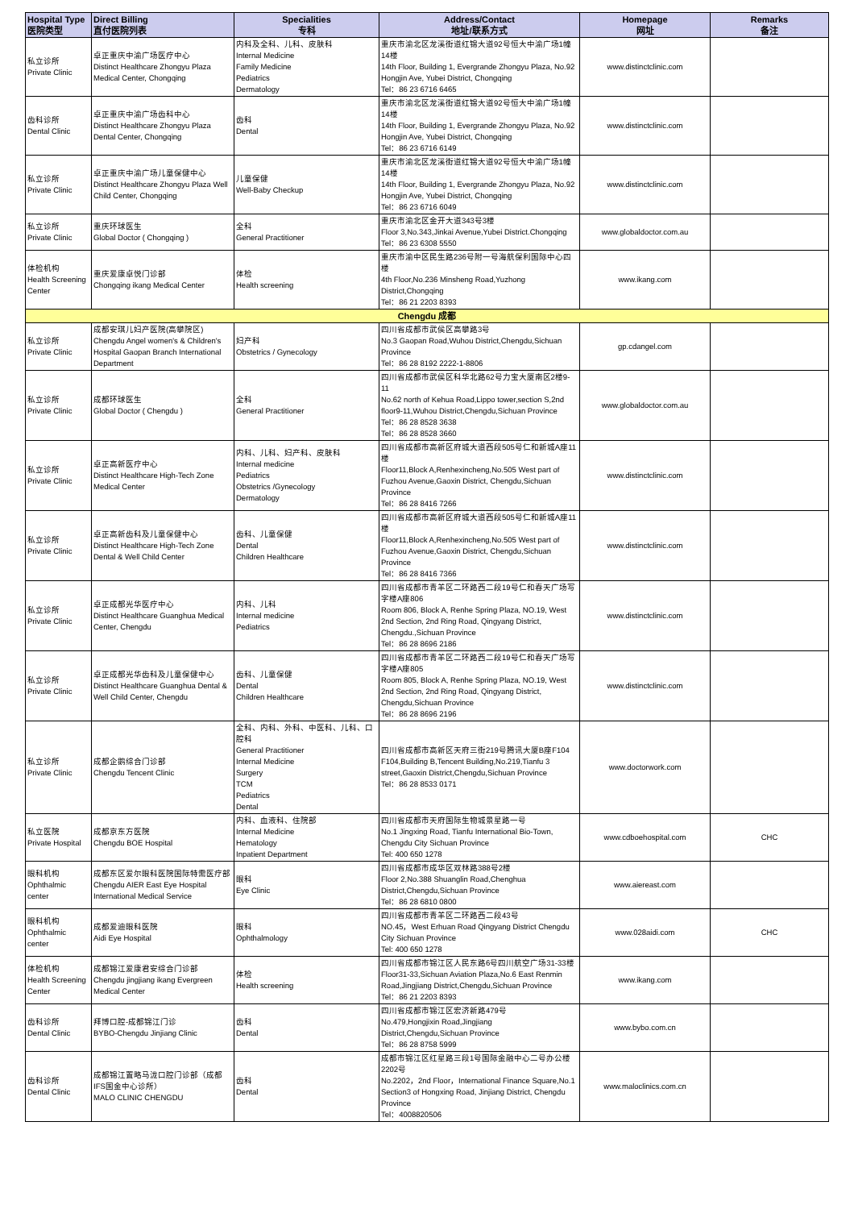| Hospital Type 医院类型 | Direct Billing 直付医院列表 | Specialities 专科 | Address/Contact 地址/联系方式 | Homepage 网址 | Remarks 备注 |
| --- | --- | --- | --- | --- | --- |
| 私立诊所 Private Clinic | 卓正重庆中渝广场医疗中心 Distinct Healthcare Zhongyu Plaza Medical Center, Chongqing | 内科及全科、儿科、皮肤科 Internal Medicine Family Medicine Pediatrics Dermatology | 重庆市渝北区龙溪街道红锦大道92号恒大中渝广场1幢14楼 14th Floor, Building 1, Evergrande Zhongyu Plaza, No.92 Hongjin Ave, Yubei District, Chongqing Tel：86 23 6716 6465 | www.distinctclinic.com | |
| 齿科诊所 Dental Clinic | 卓正重庆中渝广场齿科中心 Distinct Healthcare Zhongyu Plaza Dental Center, Chongqing | 齿科 Dental | 重庆市渝北区龙溪街道红锦大道92号恒大中渝广场1幢14楼 14th Floor, Building 1, Evergrande Zhongyu Plaza, No.92 Hongjin Ave, Yubei District, Chongqing Tel：86 23 6716 6149 | www.distinctclinic.com | |
| 私立诊所 Private Clinic | 卓正重庆中渝广场儿童保健中心 Distinct Healthcare Zhongyu Plaza Well Child Center, Chongqing | 儿童保健 Well-Baby Checkup | 重庆市渝北区龙溪街道红锦大道92号恒大中渝广场1幢14楼 14th Floor, Building 1, Evergrande Zhongyu Plaza, No.92 Hongjin Ave, Yubei District, Chongqing Tel：86 23 6716 6049 | www.distinctclinic.com | |
| 私立诊所 Private Clinic | 重庆环球医生 Global Doctor ( Chongqing ) | 全科 General Practitioner | 重庆市渝北区金开大道343号3楼 Floor 3,No.343,Jinkai Avenue,Yubei District.Chongqing Tel：86 23 6308 5550 | www.globaldoctor.com.au | |
| 体检机构 Health Screening Center | 重庆爱康卓悦门诊部 Chongqing ikang Medical Center | 体检 Health screening | 重庆市渝中区民生路236号附一号海航保利国际中心四楼 4th Floor,No.236 Minsheng Road,Yuzhong District,Chongqing Tel：86 21 2203 8393 | www.ikang.com | |
| Chengdu 成都 | | | | | |
| 私立诊所 Private Clinic | 成都安琪儿妇产医院(高攀院区) Chengdu Angel women's & Children's Hospital Gaopan Branch International Department | 妇产科 Obstetrics / Gynecology | 四川省成都市武侯区高攀路3号 No.3 Gaopan Road,Wuhou District,Chengdu,Sichuan Province Tel：86 28 8192 2222-1-8806 | gp.cdangel.com | |
| 私立诊所 Private Clinic | 成都环球医生 Global Doctor ( Chengdu ) | 全科 General Practitioner | 四川省成都市武侯区科华北路62号力宝大厦南区2楼9-11 No.62 north of Kehua Road,Lippo tower,section S,2nd floor9-11,Wuhou District,Chengdu,Sichuan Province Tel：86 28 8528 3638 Tel：86 28 8528 3660 | www.globaldoctor.com.au | |
| 私立诊所 Private Clinic | 卓正高新医疗中心 Distinct Healthcare High-Tech Zone Medical Center | 内科、儿科、妇产科、皮肤科 Internal medicine Pediatrics Obstetrics /Gynecology Dermatology | 四川省成都市高新区府城大道西段505号仁和新城A座11楼 Floor11,Block A,Renhexincheng,No.505 West part of Fuzhou Avenue,Gaoxin District, Chengdu,Sichuan Province Tel：86 28 8416 7266 | www.distinctclinic.com | |
| 私立诊所 Private Clinic | 卓正高新齿科及儿童保健中心 Distinct Healthcare High-Tech Zone Dental & Well Child Center | 齿科、儿童保健 Dental Children Healthcare | 四川省成都市高新区府城大道西段505号仁和新城A座11楼 Floor11,Block A,Renhexincheng,No.505 West part of Fuzhou Avenue,Gaoxin District, Chengdu,Sichuan Province Tel：86 28 8416 7366 | www.distinctclinic.com | |
| 私立诊所 Private Clinic | 卓正成都光华医疗中心 Distinct Healthcare Guanghua Medical Center, Chengdu | 内科、儿科 Internal medicine Pediatrics | 四川省成都市青羊区二环路西二段19号仁和春天广场写字楼A座806 Room 806, Block A, Renhe Spring Plaza, NO.19, West 2nd Section, 2nd Ring Road, Qingyang District, Chengdu.,Sichuan Province Tel：86 28 8696 2186 | www.distinctclinic.com | |
| 私立诊所 Private Clinic | 卓正成都光华齿科及儿童保健中心 Distinct Healthcare Guanghua Dental & Well Child Center, Chengdu | 齿科、儿童保健 Dental Children Healthcare | 四川省成都市青羊区二环路西二段19号仁和春天广场写字楼A座805 Room 805, Block A, Renhe Spring Plaza, NO.19, West 2nd Section, 2nd Ring Road, Qingyang District, Chengdu,Sichuan Province Tel：86 28 8696 2196 | www.distinctclinic.com | |
| 私立诊所 Private Clinic | 成都企鹅综合门诊部 Chengdu Tencent Clinic | 全科、内科、外科、中医科、儿科、口腔科 General Practitioner Internal Medicine Surgery TCM Pediatrics Dental | 四川省成都市高新区天府三街219号腾讯大厦B座F104 F104,Building B,Tencent Building,No.219,Tianfu 3 street,Gaoxin District,Chengdu,Sichuan Province Tel：86 28 8533 0171 | www.doctorwork.com | |
| 私立医院 Private Hospital | 成都京东方医院 Chengdu BOE Hospital | 内科、血液科、住院部 Internal Medicine Hematology Inpatient Department | 四川省成都市天府国际生物城景星路一号 No.1 Jingxing Road, Tianfu International Bio-Town, Chengdu City Sichuan Province Tel: 400 650 1278 | www.cdboehospital.com | CHC |
| 眼科机构 Ophthalmic center | 成都东区爱尔眼科医院国际特需医疗部 Chengdu AIER East Eye Hospital International Medical Service | 眼科 Eye Clinic | 四川省成都市成华区双林路388号2楼 Floor 2,No.388 Shuanglin Road,Chenghua District,Chengdu,Sichuan Province Tel：86 28 6810 0800 | www.aiereast.com | |
| 眼科机构 Ophthalmic center | 成都爱迪眼科医院 Aidi Eye Hospital | 眼科 Ophthalmology | 四川省成都市青羊区二环路西二段43号 NO.45，West Erhuan Road Qingyang District Chengdu City Sichuan Province Tel: 400 650 1278 | www.028aidi.com | CHC |
| 体检机构 Health Screening Center | 成都锦江爱康君安综合门诊部 Chengdu jingjiang ikang Evergreen Medical Center | 体检 Health screening | 四川省成都市锦江区人民东路6号四川航空广场31-33楼 Floor31-33,Sichuan Aviation Plaza,No.6 East Renmin Road,Jingjiang District,Chengdu,Sichuan Province Tel：86 21 2203 8393 | www.ikang.com | |
| 齿科诊所 Dental Clinic | 拜博口腔-成都锦江门诊 BYBO-Chengdu Jinjiang Clinic | 齿科 Dental | 四川省成都市锦江区宏济新路479号 No.479,Hongjixin Road,Jingjiang District,Chengdu,Sichuan Province Tel：86 28 8758 5999 | www.bybo.com.cn | |
| 齿科诊所 Dental Clinic | 成都锦江置略马泷口腔门诊部（成都IFS国金中心诊所） MALO CLINIC CHENGDU | 齿科 Dental | 成都市锦江区红星路三段1号国际金融中心二号办公楼2202号 No.2202，2nd Floor，International Finance Square,No.1 Section3 of Hongxing Road, Jinjiang District, Chengdu Province Tel：4008820506 | www.maloclinics.com.cn | |